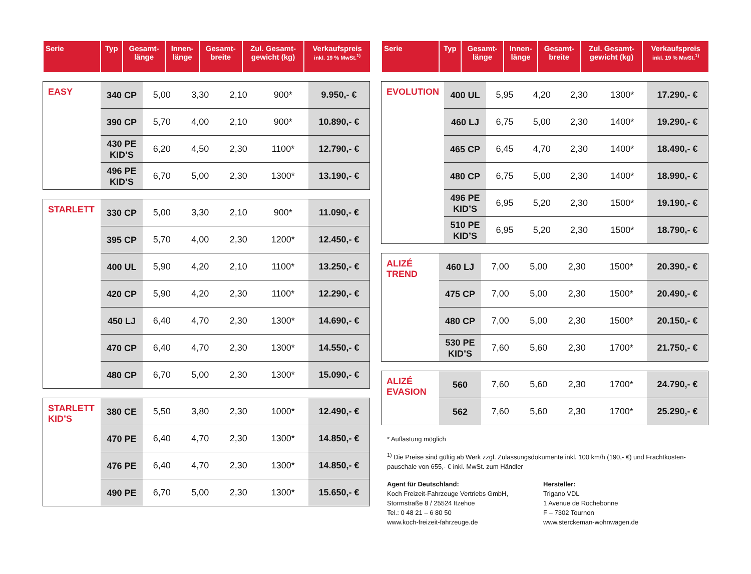| Serie | Typ | Gesamt- länge | Innen- länge | Gesamt- breite | Zul. Gesamt- gewicht (kg) | Verkaufspreis inkl. 19 % MwSt.<sup>1)</sup> |
| --- | --- | --- | --- | --- | --- | --- |
| EASY | 340 CP | 5,00 | 3,30 | 2,10 | 900* | 9.950,- € |
| | 390 CP | 5,70 | 4,00 | 2,10 | 900* | 10.890,- € |
| | 430 PE KID’S | 6,20 | 4,50 | 2,30 | 1100* | 12.790,- € |
| | 496 PE KID’S | 6,70 | 5,00 | 2,30 | 1300* | 13.190,- € |
| STARLETT | 330 CP | 5,00 | 3,30 | 2,10 | 900* | 11.090,- € |
| | 395 CP | 5,70 | 4,00 | 2,30 | 1200* | 12.450,- € |
| | 400 UL | 5,90 | 4,20 | 2,10 | 1100* | 13.250,- € |
| | 420 CP | 5,90 | 4,20 | 2,30 | 1100* | 12.290,- € |
| | 450 LJ | 6,40 | 4,70 | 2,30 | 1300* | 14.690,- € |
| | 470 CP | 6,40 | 4,70 | 2,30 | 1300* | 14.550,- € |
| | 480 CP | 6,70 | 5,00 | 2,30 | 1300* | 15.090,- € |
| STARLETT KID’S | 380 CE | 5,50 | 3,80 | 2,30 | 1000* | 12.490,- € |
| | 470 PE | 6,40 | 4,70 | 2,30 | 1300* | 14.850,- € |
| | 476 PE | 6,40 | 4,70 | 2,30 | 1300* | 14.850,- € |
| | 490 PE | 6,70 | 5,00 | 2,30 | 1300* | 15.650,- € |
| Serie | Typ | Gesamt- länge | Innen- länge | Gesamt- breite | Zul. Gesamt- gewicht (kg) | Verkaufspreis inkl. 19 % MwSt.<sup>1)</sup> |
| --- | --- | --- | --- | --- | --- | --- |
| EVOLUTION | 400 UL | 5,95 | 4,20 | 2,30 | 1300* | 17.290,- € |
| | 460 LJ | 6,75 | 5,00 | 2,30 | 1400* | 19.290,- € |
| | 465 CP | 6,45 | 4,70 | 2,30 | 1400* | 18.490,- € |
| | 480 CP | 6,75 | 5,00 | 2,30 | 1400* | 18.990,- € |
| | 496 PE KID’S | 6,95 | 5,20 | 2,30 | 1500* | 19.190,- € |
| | 510 PE KID’S | 6,95 | 5,20 | 2,30 | 1500* | 18.790,- € |
| ALIZÉ TREND | 460 LJ | 7,00 | 5,00 | 2,30 | 1500* | 20.390,- € |
| | 475 CP | 7,00 | 5,00 | 2,30 | 1500* | 20.490,- € |
| | 480 CP | 7,00 | 5,00 | 2,30 | 1500* | 20.150,- € |
| | 530 PE KID’S | 7,60 | 5,60 | 2,30 | 1700* | 21.750,- € |
| ALIZÉ EVASION | 560 | 7,60 | 5,60 | 2,30 | 1700* | 24.790,- € |
| | 562 | 7,60 | 5,60 | 2,30 | 1700* | 25.290,- € |
* Auflastung möglich
<sup>1)</sup> Die Preise sind gültig ab Werk zzgl. Zulassungsdokumente inkl. 100 km/h (190,- €) und Frachtkosten-pauschale von 655,- € inkl. MwSt. zum Händler
Agent für Deutschland:
Koch Freizeit-Fahrzeuge Vertriebs GmbH,
Stormstraße 8 / 25524 Itzehoe
Tel.: 0 48 21 – 6 80 50
www.koch-freizeit-fahrzeuge.de
Hersteller:
Trigano VDL
1 Avenue de Rochebonne
F – 7302 Tournon
www.sterckeman-wohnwagen.de